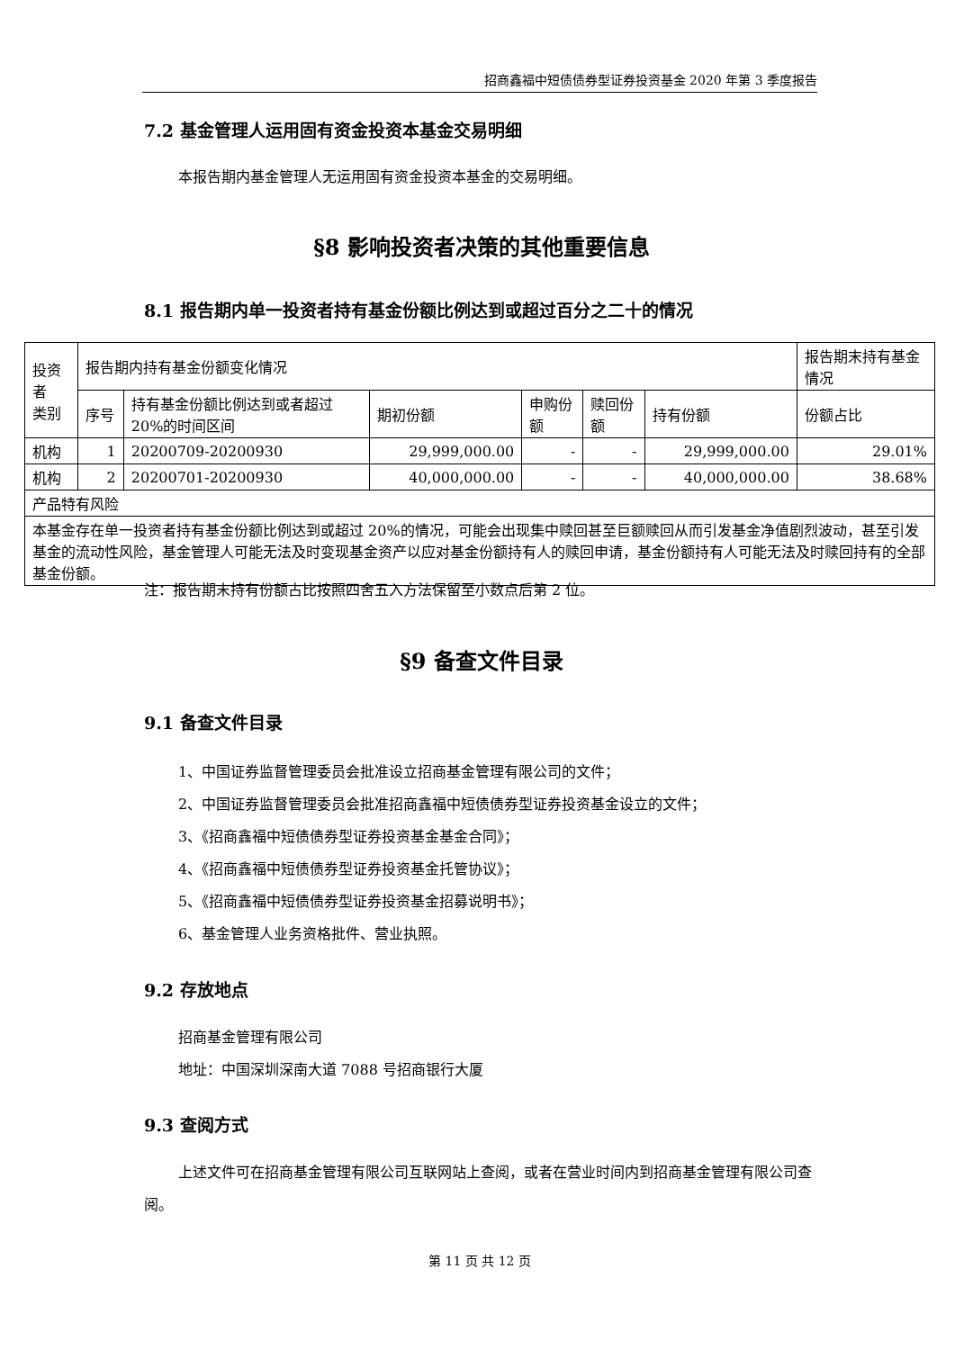招商鑫福中短债债券型证券投资基金 2020 年第 3 季度报告
7.2 基金管理人运用固有资金投资本基金交易明细
本报告期内基金管理人无运用固有资金投资本基金的交易明细。
§8 影响投资者决策的其他重要信息
8.1 报告期内单一投资者持有基金份额比例达到或超过百分之二十的情况
| 投资者 类别 | 报告期内持有基金份额变化情况 | | | | | | 报告期末持有基金情况 |
| --- | --- | --- | --- | --- | --- | --- | --- |
| | 序号 | 持有基金份额比例达到或者超过 20%的时间区间 | 期初份额 | 申购份额 | 赎回份额 | 持有份额 | 份额占比 |
| 机构 | 1 | 20200709-20200930 | 29,999,000.00 | - | - | 29,999,000.00 | 29.01% |
| 机构 | 2 | 20200701-20200930 | 40,000,000.00 | - | - | 40,000,000.00 | 38.68% |
| 产品特有风险 | | | | | | | |
| 本基金存在单一投资者持有基金份额比例达到或超过 20%的情况，可能会出现集中赎回甚至巨额赎回从而引发基金净值剧烈波动，甚至引发基金的流动性风险，基金管理人可能无法及时变现基金资产以应对基金份额持有人的赎回申请，基金份额持有人可能无法及时赎回持有的全部基金份额。 | | | | | | | |
注：报告期末持有份额占比按照四舍五入方法保留至小数点后第 2 位。
§9 备查文件目录
9.1 备查文件目录
1、中国证券监督管理委员会批准设立招商基金管理有限公司的文件；
2、中国证券监督管理委员会批准招商鑫福中短债债券型证券投资基金设立的文件；
3、《招商鑫福中短债债券型证券投资基金基金合同》；
4、《招商鑫福中短债债券型证券投资基金托管协议》；
5、《招商鑫福中短债债券型证券投资基金招募说明书》；
6、基金管理人业务资格批件、营业执照。
9.2 存放地点
招商基金管理有限公司
地址：中国深圳深南大道 7088 号招商银行大厦
9.3 查阅方式
上述文件可在招商基金管理有限公司互联网站上查阅，或者在营业时间内到招商基金管理有限公司查阅。
第 11 页 共 12 页